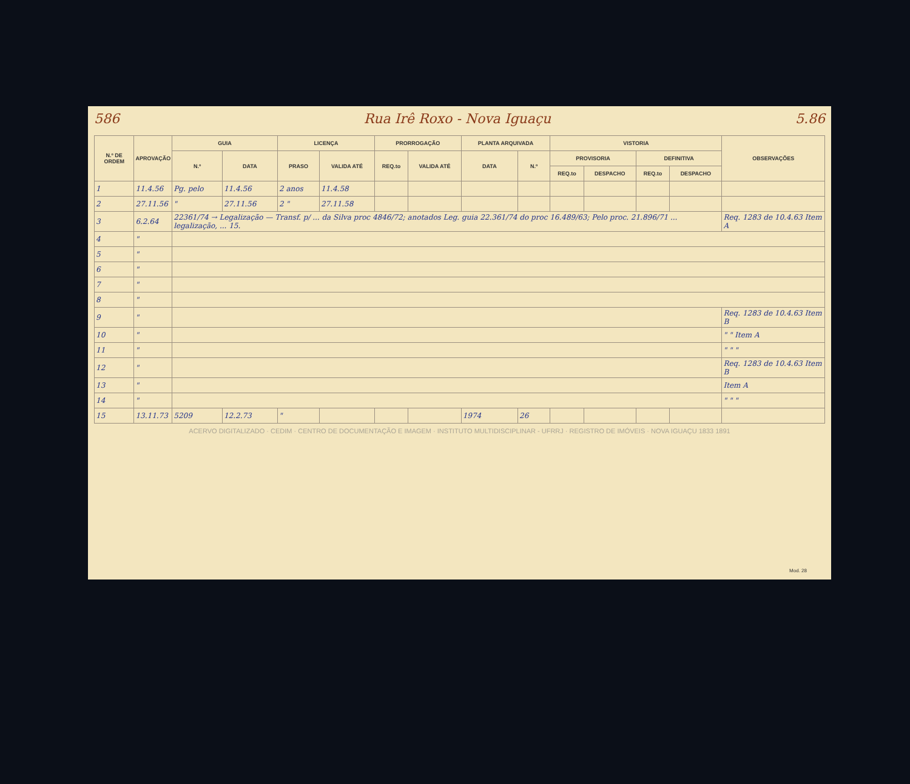586 Rua Irê Roxo - Nova Iguaçu 5.86
| N.º DE ORDEM | APROVAÇÃO | GUIA | | LICENÇA | | PRORROGAÇÃO | | PLANTA ARQUIVADA | | VISTORIA | | | | OBSERVAÇÕES |
| --- | --- | --- | --- | --- | --- | --- | --- | --- | --- | --- | --- | --- | --- | --- |
| | | N.º | DATA | PRASO | VALIDA ATÉ | REQ.to | VALIDA ATÉ | DATA | N.º | PROVISORIA | | DEFINITIVA | | |
| | | | | | | | | | | REQ.to | DESPACHO | REQ.to | DESPACHO | |
| 1 | 11.4.56 | Pg. pelo | 11.4.56 | 2 anos | 11.4.58 | | | | | | | | | |
| 2 | 27.11.56 | " | 27.11.56 | 2 " | 27.11.58 | | | | | | | | | |
| 3 | 6.2.64 | 22361/74 → Legalização — Transf. p/ ... da Silva proc 4846/72; anotados Leg. guia 22.361/74 do proc 16.489/63; Pelo proc. 21.896/71 ... legalização, ... 15. | | | | | | | | | | | | Req. 1283 de 10.4.63 Item A |
| 4 | " | | | | | | | | | | | | | |
| 5 | " | | | | | | | | | | | | | |
| 6 | " | | | | | | | | | | | | | |
| 7 | " | | | | | | | | | | | | | |
| 8 | " | | | | | | | | | | | | | |
| 9 | " | | | | | | | | | | | | | Req. 1283 de 10.4.63 Item B |
| 10 | " | | | | | | | | | | | | | " " Item A |
| 11 | " | | | | | | | | | | | | | " " " |
| 12 | " | | | | | | | | | | | | | Req. 1283 de 10.4.63 Item B |
| 13 | " | | | | | | | | | | | | | Item A |
| 14 | " | | | | | | | | | | | | | " " " |
| 15 | 13.11.73 | 5209 | 12.2.73 | " | | | | 1974 | 26 | | | | | |
ACERVO DIGITALIZADO · CEDIM · CENTRO DE DOCUMENTAÇÃO E IMAGEM · INSTITUTO MULTIDISCIPLINAR - UFRRJ · REGISTRO DE IMÓVEIS · NOVA IGUAÇU 1833 1891
Mod. 28